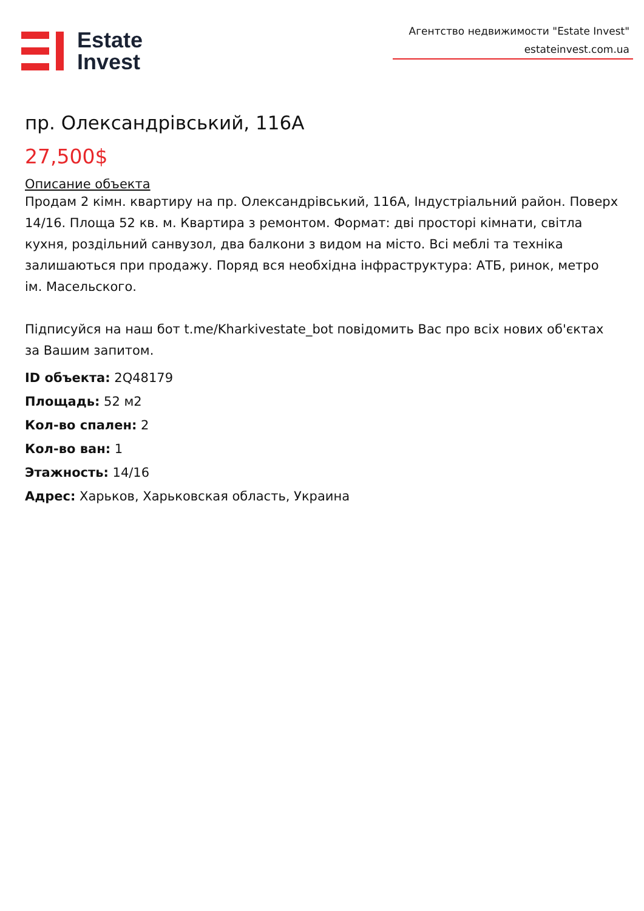Estate
Invest
Агентство недвижимости "Estate Invest"
estateinvest.com.ua
пр. Олександрівський, 116А
27,500$
Описание объекта
Продам 2 кімн. квартиру на пр. Олександрівський, 116А, Індустріальний район. Поверх 14/16. Площа 52 кв. м. Квартира з ремонтом. Формат: дві просторі кімнати, світла кухня, роздільний санвузол, два балкони з видом на місто. Всі меблі та техніка залишаються при продажу. Поряд вся необхідна інфраструктура: АТБ, ринок, метро ім. Масельского.
Підписуйся на наш бот t.me/Kharkivestate_bot повідомить Вас про всіх нових об'єктах за Вашим запитом.
ID объекта: 2Q48179
Площадь: 52 м2
Кол-во спален: 2
Кол-во ван: 1
Этажность: 14/16
Адрес: Харьков, Харьковская область, Украина